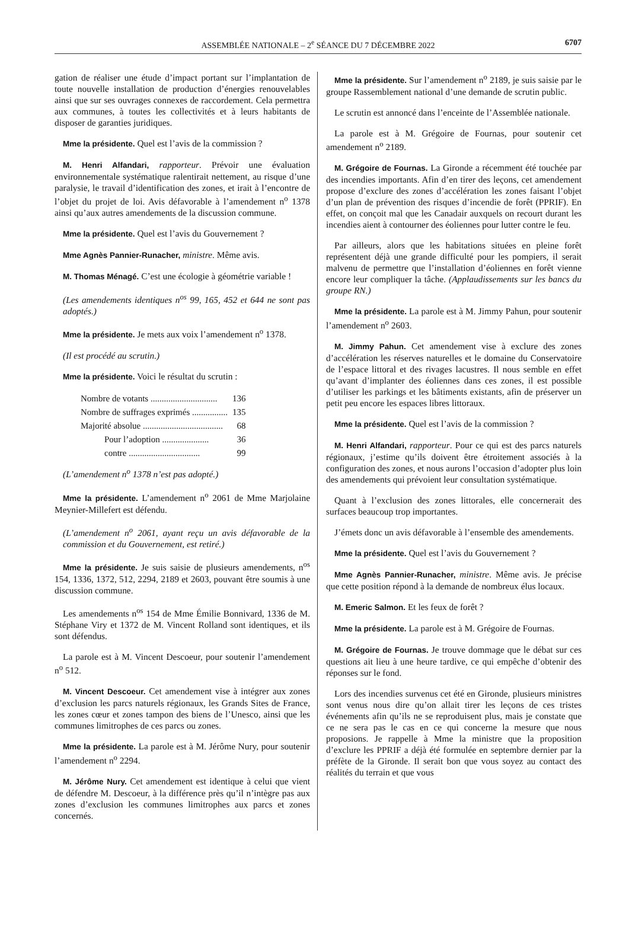ASSEMBLÉE NATIONALE – 2<sup>e</sup> SÉANCE DU 7 DÉCEMBRE 2022 6707
gation de réaliser une étude d’impact portant sur l’implantation de toute nouvelle installation de production d’énergies renouvelables ainsi que sur ses ouvrages connexes de raccordement. Cela permettra aux communes, à toutes les collectivités et à leurs habitants de disposer de garanties juridiques.
Mme la présidente. Quel est l’avis de la commission ?
M. Henri Alfandari, rapporteur. Prévoir une évaluation environnementale systématique ralentirait nettement, au risque d’une paralysie, le travail d’identification des zones, et irait à l’encontre de l’objet du projet de loi. Avis défavorable à l’amendement n<sup>o</sup> 1378 ainsi qu’aux autres amendements de la discussion commune.
Mme la présidente. Quel est l’avis du Gouvernement ?
Mme Agnès Pannier-Runacher, ministre. Même avis.
M. Thomas Ménagé. C’est une écologie à géométrie variable !
(Les amendements identiques n<sup>os</sup> 99, 165, 452 et 644 ne sont pas adoptés.)
Mme la présidente. Je mets aux voix l’amendement n<sup>o</sup> 1378.
(Il est procédé au scrutin.)
Mme la présidente. Voici le résultat du scrutin :
| Nombre de votants .............................. | 136 |
| Nombre de suffrages exprimés ................ | 135 |
| Majorité absolue .................................... | 68 |
| Pour l’adoption ..................... | 36 |
| contre ................................ | 99 |
(L’amendement n<sup>o</sup> 1378 n’est pas adopté.)
Mme la présidente. L’amendement n<sup>o</sup> 2061 de Mme Marjolaine Meynier-Millefert est défendu.
(L’amendement n<sup>o</sup> 2061, ayant reçu un avis défavorable de la commission et du Gouvernement, est retiré.)
Mme la présidente. Je suis saisie de plusieurs amendements, n<sup>os</sup> 154, 1336, 1372, 512, 2294, 2189 et 2603, pouvant être soumis à une discussion commune.
Les amendements n<sup>os</sup> 154 de Mme Émilie Bonnivard, 1336 de M. Stéphane Viry et 1372 de M. Vincent Rolland sont identiques, et ils sont défendus.
La parole est à M. Vincent Descoeur, pour soutenir l’amendement n<sup>o</sup> 512.
M. Vincent Descoeur. Cet amendement vise à intégrer aux zones d’exclusion les parcs naturels régionaux, les Grands Sites de France, les zones cœur et zones tampon des biens de l’Unesco, ainsi que les communes limitrophes de ces parcs ou zones.
Mme la présidente. La parole est à M. Jérôme Nury, pour soutenir l’amendement n<sup>o</sup> 2294.
M. Jérôme Nury. Cet amendement est identique à celui que vient de défendre M. Descoeur, à la différence près qu’il n’intègre pas aux zones d’exclusion les communes limitrophes aux parcs et zones concernés.
Mme la présidente. Sur l’amendement n<sup>o</sup> 2189, je suis saisie par le groupe Rassemblement national d’une demande de scrutin public.
Le scrutin est annoncé dans l’enceinte de l’Assemblée nationale.
La parole est à M. Grégoire de Fournas, pour soutenir cet amendement n<sup>o</sup> 2189.
M. Grégoire de Fournas. La Gironde a récemment été touchée par des incendies importants. Afin d’en tirer des leçons, cet amendement propose d’exclure des zones d’accélération les zones faisant l’objet d’un plan de prévention des risques d’incendie de forêt (PPRIF). En effet, on conçoit mal que les Canadair auxquels on recourt durant les incendies aient à contourner des éoliennes pour lutter contre le feu.
Par ailleurs, alors que les habitations situées en pleine forêt représentent déjà une grande difficulté pour les pompiers, il serait malvenu de permettre que l’installation d’éoliennes en forêt vienne encore leur compliquer la tâche. (Applaudissements sur les bancs du groupe RN.)
Mme la présidente. La parole est à M. Jimmy Pahun, pour soutenir l’amendement n<sup>o</sup> 2603.
M. Jimmy Pahun. Cet amendement vise à exclure des zones d’accélération les réserves naturelles et le domaine du Conservatoire de l’espace littoral et des rivages lacustres. Il nous semble en effet qu’avant d’implanter des éoliennes dans ces zones, il est possible d’utiliser les parkings et les bâtiments existants, afin de préserver un petit peu encore les espaces libres littoraux.
Mme la présidente. Quel est l’avis de la commission ?
M. Henri Alfandari, rapporteur. Pour ce qui est des parcs naturels régionaux, j’estime qu’ils doivent être étroitement associés à la configuration des zones, et nous aurons l’occasion d’adopter plus loin des amendements qui prévoient leur consultation systématique.
Quant à l’exclusion des zones littorales, elle concernerait des surfaces beaucoup trop importantes.
J’émets donc un avis défavorable à l’ensemble des amendements.
Mme la présidente. Quel est l’avis du Gouvernement ?
Mme Agnès Pannier-Runacher, ministre. Même avis. Je précise que cette position répond à la demande de nombreux élus locaux.
M. Emeric Salmon. Et les feux de forêt ?
Mme la présidente. La parole est à M. Grégoire de Fournas.
M. Grégoire de Fournas. Je trouve dommage que le débat sur ces questions ait lieu à une heure tardive, ce qui empêche d’obtenir des réponses sur le fond.
Lors des incendies survenus cet été en Gironde, plusieurs ministres sont venus nous dire qu’on allait tirer les leçons de ces tristes événements afin qu’ils ne se reproduisent plus, mais je constate que ce ne sera pas le cas en ce qui concerne la mesure que nous proposions. Je rappelle à Mme la ministre que la proposition d’exclure les PPRIF a déjà été formulée en septembre dernier par la préfète de la Gironde. Il serait bon que vous soyez au contact des réalités du terrain et que vous